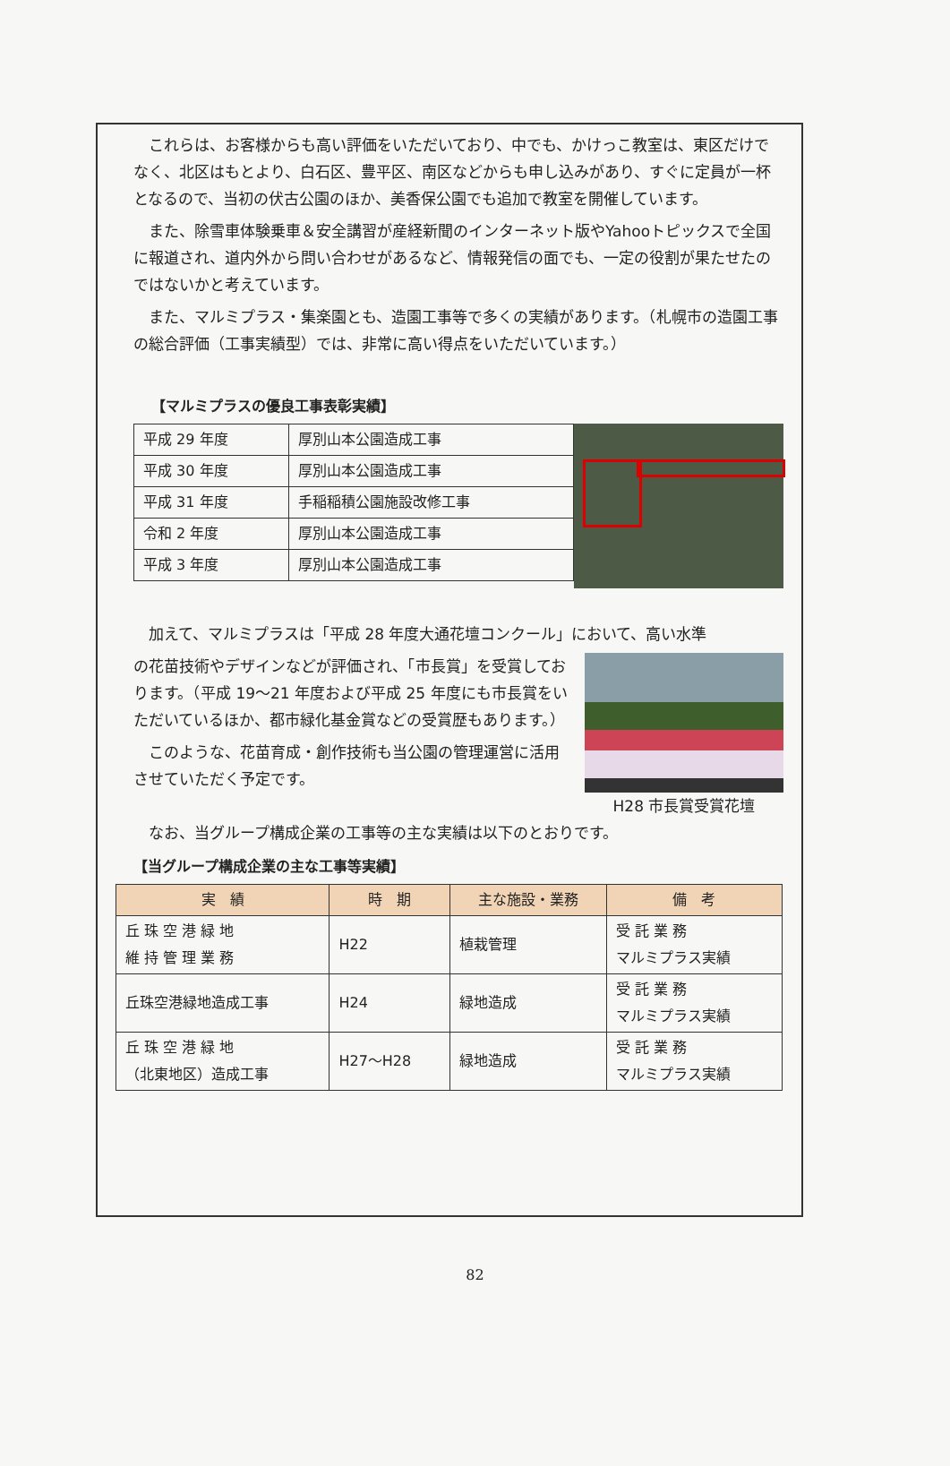これらは、お客様からも高い評価をいただいており、中でも、かけっこ教室は、東区だけでなく、北区はもとより、白石区、豊平区、南区などからも申し込みがあり、すぐに定員が一杯となるので、当初の伏古公園のほか、美香保公園でも追加で教室を開催しています。
また、除雪車体験乗車＆安全講習が産経新聞のインターネット版やYahooトピックスで全国に報道され、道内外から問い合わせがあるなど、情報発信の面でも、一定の役割が果たせたのではないかと考えています。
また、マルミプラス・集楽園とも、造園工事等で多くの実績があります。（札幌市の造園工事の総合評価（工事実績型）では、非常に高い得点をいただいています。）
【マルミプラスの優良工事表彰実績】
| 平成 29 年度 | 厚別山本公園造成工事 |
| 平成 30 年度 | 厚別山本公園造成工事 |
| 平成 31 年度 | 手稲稲積公園施設改修工事 |
| 令和 2 年度 | 厚別山本公園造成工事 |
| 平成 3 年度 | 厚別山本公園造成工事 |
加えて、マルミプラスは「平成 28 年度大通花壇コンクール」において、高い水準
の花苗技術やデザインなどが評価され、「市長賞」を受賞しております。（平成 19～21 年度および平成 25 年度にも市長賞をいただいているほか、都市緑化基金賞などの受賞歴もあります。）
このような、花苗育成・創作技術も当公園の管理運営に活用させていただく予定です。
H28 市長賞受賞花壇
なお、当グループ構成企業の工事等の主な実績は以下のとおりです。
【当グループ構成企業の主な工事等実績】
| 実 績 | 時 期 | 主な施設・業務 | 備 考 |
| --- | --- | --- | --- |
| 丘 珠 空 港 緑 地 維 持 管 理 業 務 | H22 | 植栽管理 | 受 託 業 務 マルミプラス実績 |
| 丘珠空港緑地造成工事 | H24 | 緑地造成 | 受 託 業 務 マルミプラス実績 |
| 丘 珠 空 港 緑 地 （北東地区）造成工事 | H27～H28 | 緑地造成 | 受 託 業 務 マルミプラス実績 |
82